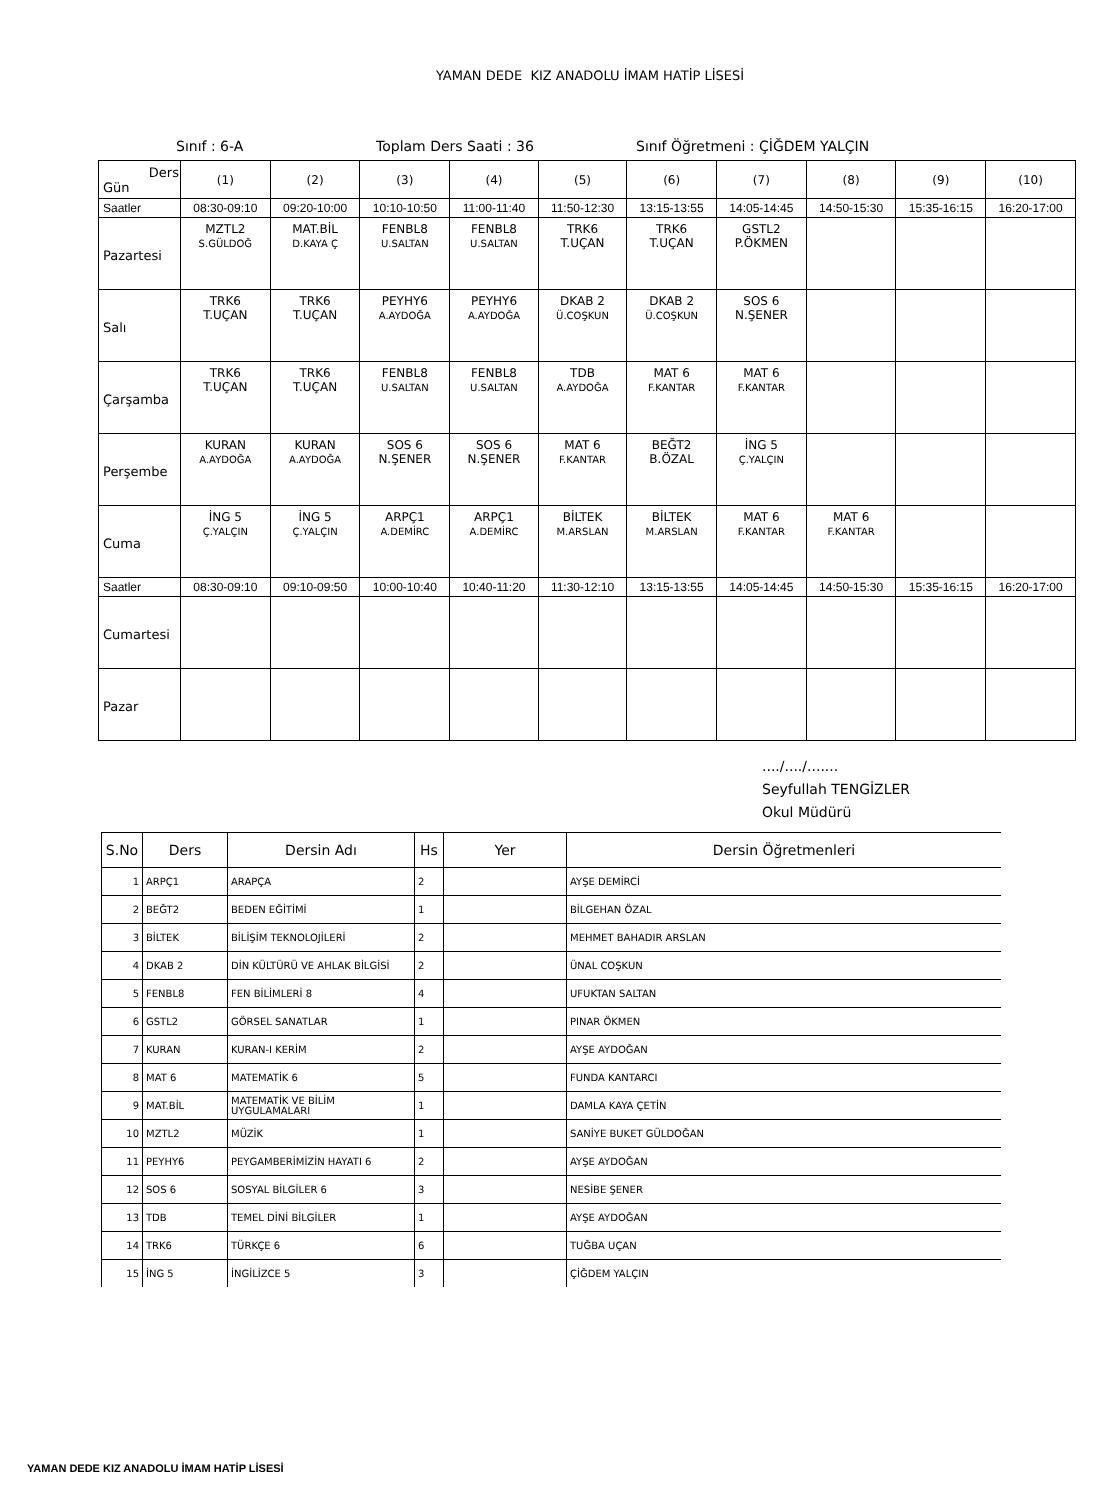YAMAN DEDE KIZ ANADOLU İMAM HATİP LİSESİ
Sınıf : 6-A Toplam Ders Saati : 36 Sınıf Öğretmeni : ÇİĞDEM YALÇIN
| Ders Gün | (1) | (2) | (3) | (4) | (5) | (6) | (7) | (8) | (9) | (10) |
| Saatler | 08:30-09:10 | 09:20-10:00 | 10:10-10:50 | 11:00-11:40 | 11:50-12:30 | 13:15-13:55 | 14:05-14:45 | 14:50-15:30 | 15:35-16:15 | 16:20-17:00 |
| Pazartesi | MZTL2 S.GÜLDOĞ | MAT.BİL D.KAYA Ç | FENBL8 U.SALTAN | FENBL8 U.SALTAN | TRK6 T.UÇAN | TRK6 T.UÇAN | GSTL2 P.ÖKMEN | | | |
| Salı | TRK6 T.UÇAN | TRK6 T.UÇAN | PEYHY6 A.AYDOĞA | PEYHY6 A.AYDOĞA | DKAB 2 Ü.COŞKUN | DKAB 2 Ü.COŞKUN | SOS 6 N.ŞENER | | | |
| Çarşamba | TRK6 T.UÇAN | TRK6 T.UÇAN | FENBL8 U.SALTAN | FENBL8 U.SALTAN | TDB A.AYDOĞA | MAT 6 F.KANTAR | MAT 6 F.KANTAR | | | |
| Perşembe | KURAN A.AYDOĞA | KURAN A.AYDOĞA | SOS 6 N.ŞENER | SOS 6 N.ŞENER | MAT 6 F.KANTAR | BEĞT2 B.ÖZAL | İNG 5 Ç.YALÇIN | | | |
| Cuma | İNG 5 Ç.YALÇIN | İNG 5 Ç.YALÇIN | ARPÇ1 A.DEMİRC | ARPÇ1 A.DEMİRC | BİLTEK M.ARSLAN | BİLTEK M.ARSLAN | MAT 6 F.KANTAR | MAT 6 F.KANTAR | | |
| Saatler | 08:30-09:10 | 09:10-09:50 | 10:00-10:40 | 10:40-11:20 | 11:30-12:10 | 13:15-13:55 | 14:05-14:45 | 14:50-15:30 | 15:35-16:15 | 16:20-17:00 |
| Cumartesi | | | | | | | | | | |
| Pazar | | | | | | | | | | |
..../..../.......
Seyfullah TENGİZLER
Okul Müdürü
| S.No | Ders | Dersin Adı | Hs | Yer | Dersin Öğretmenleri |
| --- | --- | --- | --- | --- | --- |
| 1 | ARPÇ1 | ARAPÇA | 2 | | AYŞE DEMİRCİ |
| 2 | BEĞT2 | BEDEN EĞİTİMİ | 1 | | BİLGEHAN ÖZAL |
| 3 | BİLTEK | BİLİŞİM TEKNOLOJİLERİ | 2 | | MEHMET BAHADIR ARSLAN |
| 4 | DKAB 2 | DİN KÜLTÜRÜ VE AHLAK BİLGİSİ | 2 | | ÜNAL COŞKUN |
| 5 | FENBL8 | FEN BİLİMLERİ 8 | 4 | | UFUKTAN SALTAN |
| 6 | GSTL2 | GÖRSEL SANATLAR | 1 | | PINAR ÖKMEN |
| 7 | KURAN | KURAN-I KERİM | 2 | | AYŞE AYDOĞAN |
| 8 | MAT 6 | MATEMATİK 6 | 5 | | FUNDA KANTARCI |
| 9 | MAT.BİL | MATEMATİK VE BİLİM UYGULAMALARI | 1 | | DAMLA KAYA ÇETİN |
| 10 | MZTL2 | MÜZİK | 1 | | SANİYE BUKET GÜLDOĞAN |
| 11 | PEYHY6 | PEYGAMBERİMİZİN HAYATI 6 | 2 | | AYŞE AYDOĞAN |
| 12 | SOS 6 | SOSYAL BİLGİLER 6 | 3 | | NESİBE ŞENER |
| 13 | TDB | TEMEL DİNİ BİLGİLER | 1 | | AYŞE AYDOĞAN |
| 14 | TRK6 | TÜRKÇE 6 | 6 | | TUĞBA UÇAN |
| 15 | İNG 5 | İNGİLİZCE 5 | 3 | | ÇİĞDEM YALÇIN |
YAMAN DEDE KIZ ANADOLU İMAM HATİP LİSESİ